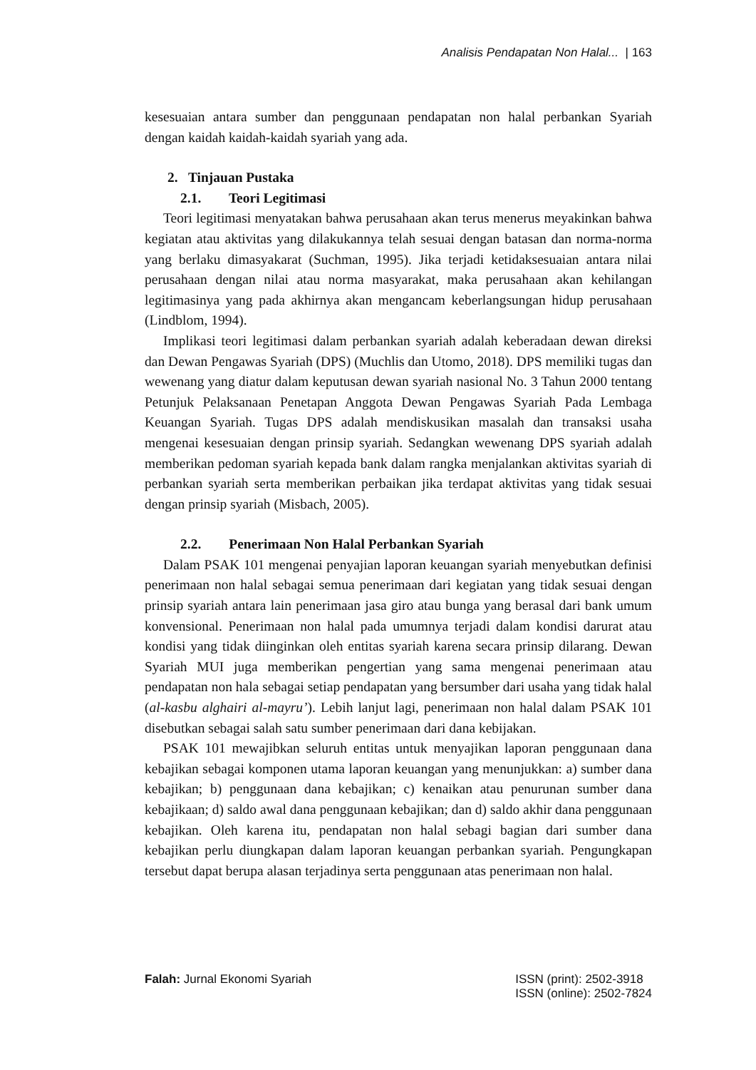Analisis Pendapatan Non Halal... | 163
kesesuaian antara sumber dan penggunaan pendapatan non halal perbankan Syariah dengan kaidah kaidah-kaidah syariah yang ada.
2. Tinjauan Pustaka
2.1. Teori Legitimasi
Teori legitimasi menyatakan bahwa perusahaan akan terus menerus meyakinkan bahwa kegiatan atau aktivitas yang dilakukannya telah sesuai dengan batasan dan norma-norma yang berlaku dimasyakarat (Suchman, 1995). Jika terjadi ketidaksesuaian antara nilai perusahaan dengan nilai atau norma masyarakat, maka perusahaan akan kehilangan legitimasinya yang pada akhirnya akan mengancam keberlangsungan hidup perusahaan (Lindblom, 1994).
Implikasi teori legitimasi dalam perbankan syariah adalah keberadaan dewan direksi dan Dewan Pengawas Syariah (DPS) (Muchlis dan Utomo, 2018). DPS memiliki tugas dan wewenang yang diatur dalam keputusan dewan syariah nasional No. 3 Tahun 2000 tentang Petunjuk Pelaksanaan Penetapan Anggota Dewan Pengawas Syariah Pada Lembaga Keuangan Syariah. Tugas DPS adalah mendiskusikan masalah dan transaksi usaha mengenai kesesuaian dengan prinsip syariah. Sedangkan wewenang DPS syariah adalah memberikan pedoman syariah kepada bank dalam rangka menjalankan aktivitas syariah di perbankan syariah serta memberikan perbaikan jika terdapat aktivitas yang tidak sesuai dengan prinsip syariah (Misbach, 2005).
2.2. Penerimaan Non Halal Perbankan Syariah
Dalam PSAK 101 mengenai penyajian laporan keuangan syariah menyebutkan definisi penerimaan non halal sebagai semua penerimaan dari kegiatan yang tidak sesuai dengan prinsip syariah antara lain penerimaan jasa giro atau bunga yang berasal dari bank umum konvensional. Penerimaan non halal pada umumnya terjadi dalam kondisi darurat atau kondisi yang tidak diinginkan oleh entitas syariah karena secara prinsip dilarang. Dewan Syariah MUI juga memberikan pengertian yang sama mengenai penerimaan atau pendapatan non hala sebagai setiap pendapatan yang bersumber dari usaha yang tidak halal (al-kasbu alghairi al-mayru’). Lebih lanjut lagi, penerimaan non halal dalam PSAK 101 disebutkan sebagai salah satu sumber penerimaan dari dana kebijakan.
PSAK 101 mewajibkan seluruh entitas untuk menyajikan laporan penggunaan dana kebajikan sebagai komponen utama laporan keuangan yang menunjukkan: a) sumber dana kebajikan; b) penggunaan dana kebajikan; c) kenaikan atau penurunan sumber dana kebajikaan; d) saldo awal dana penggunaan kebajikan; dan d) saldo akhir dana penggunaan kebajikan. Oleh karena itu, pendapatan non halal sebagi bagian dari sumber dana kebajikan perlu diungkapan dalam laporan keuangan perbankan syariah. Pengungkapan tersebut dapat berupa alasan terjadinya serta penggunaan atas penerimaan non halal.
Falah: Jurnal Ekonomi Syariah ISSN (print): 2502-3918
ISSN (online): 2502-7824